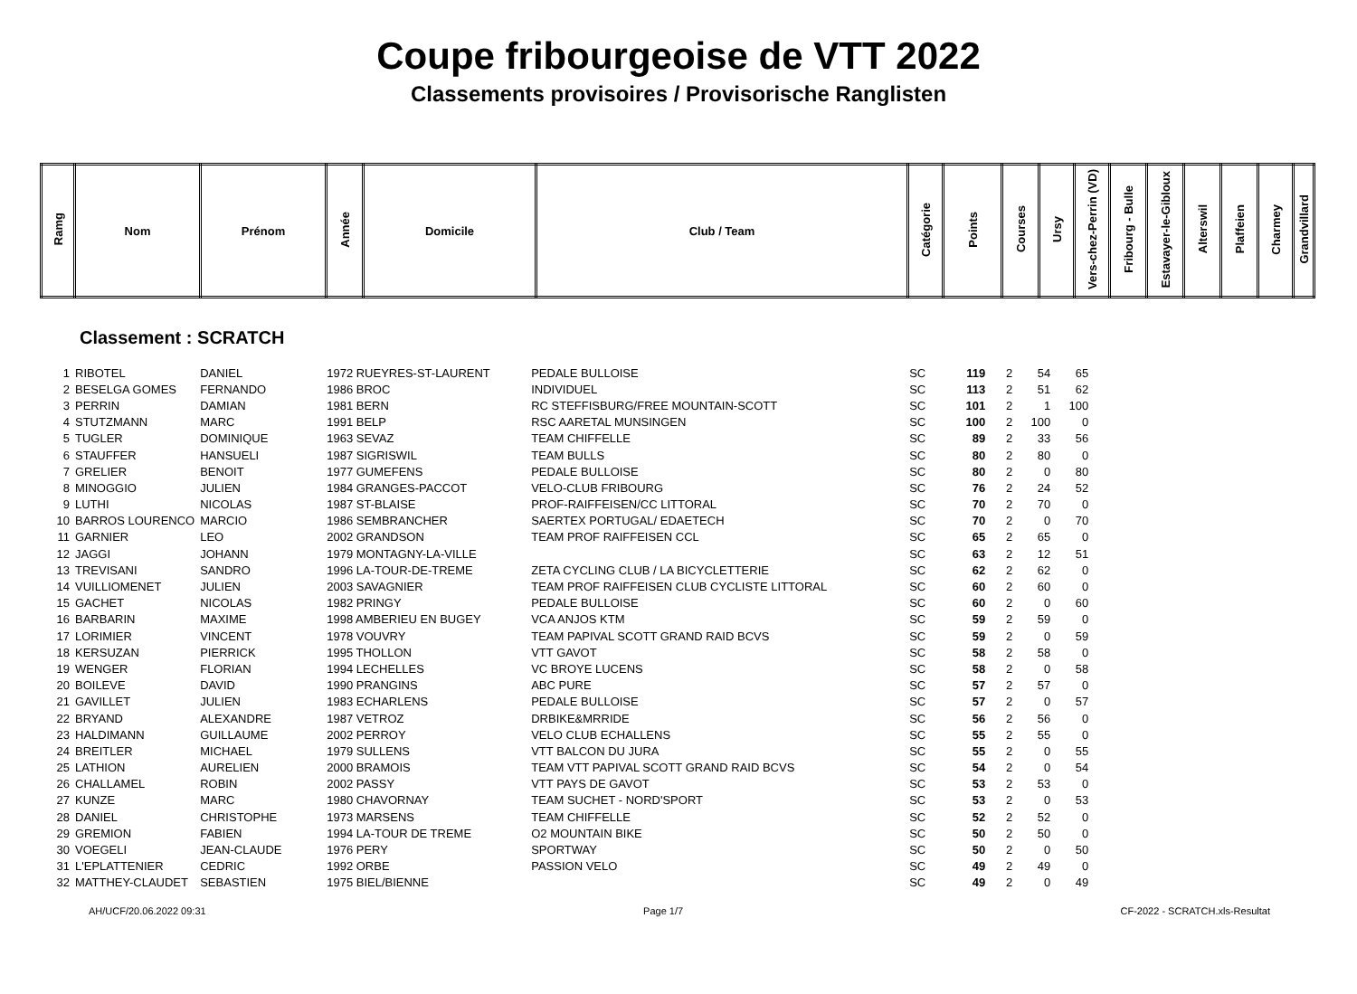Coupe fribourgeoise de VTT 2022
Classements provisoires / Provisorische Ranglisten
| Ramg | Nom | Prénom | Année | Domicile | Club / Team | Catégorie | Points | Courses | Ursy | Vers-chez-Perrin (VD) | Fribourg - Bulle | Estavayer-le-Gibloux | Alterswil | Plaffeien | Charmey | Grandvillard |
Classement : SCRATCH
| 1 | RIBOTEL | DANIEL | 1972 RUEYRES-ST-LAURENT | PEDALE BULLOISE | SC | 119 | 2 | 54 | 65 |
| 2 | BESELGA GOMES | FERNANDO | 1986 BROC | INDIVIDUEL | SC | 113 | 2 | 51 | 62 |
| 3 | PERRIN | DAMIAN | 1981 BERN | RC STEFFISBURG/FREE MOUNTAIN-SCOTT | SC | 101 | 2 | 1 | 100 |
| 4 | STUTZMANN | MARC | 1991 BELP | RSC AARETAL MUNSINGEN | SC | 100 | 2 | 100 | 0 |
| 5 | TUGLER | DOMINIQUE | 1963 SEVAZ | TEAM CHIFFELLE | SC | 89 | 2 | 33 | 56 |
| 6 | STAUFFER | HANSUELI | 1987 SIGRISWIL | TEAM BULLS | SC | 80 | 2 | 80 | 0 |
| 7 | GRELIER | BENOIT | 1977 GUMEFENS | PEDALE BULLOISE | SC | 80 | 2 | 0 | 80 |
| 8 | MINOGGIO | JULIEN | 1984 GRANGES-PACCOT | VELO-CLUB FRIBOURG | SC | 76 | 2 | 24 | 52 |
| 9 | LUTHI | NICOLAS | 1987 ST-BLAISE | PROF-RAIFFEISEN/CC LITTORAL | SC | 70 | 2 | 70 | 0 |
| 10 | BARROS LOURENCO | MARCIO | 1986 SEMBRANCHER | SAERTEX PORTUGAL/ EDAETECH | SC | 70 | 2 | 0 | 70 |
| 11 | GARNIER | LEO | 2002 GRANDSON | TEAM PROF RAIFFEISEN CCL | SC | 65 | 2 | 65 | 0 |
| 12 | JAGGI | JOHANN | 1979 MONTAGNY-LA-VILLE | | SC | 63 | 2 | 12 | 51 |
| 13 | TREVISANI | SANDRO | 1996 LA-TOUR-DE-TREME | ZETA CYCLING CLUB / LA BICYCLETTERIE | SC | 62 | 2 | 62 | 0 |
| 14 | VUILLIOMENET | JULIEN | 2003 SAVAGNIER | TEAM PROF RAIFFEISEN CLUB CYCLISTE LITTORAL | SC | 60 | 2 | 60 | 0 |
| 15 | GACHET | NICOLAS | 1982 PRINGY | PEDALE BULLOISE | SC | 60 | 2 | 0 | 60 |
| 16 | BARBARIN | MAXIME | 1998 AMBERIEU EN BUGEY | VCA ANJOS KTM | SC | 59 | 2 | 59 | 0 |
| 17 | LORIMIER | VINCENT | 1978 VOUVRY | TEAM PAPIVAL SCOTT GRAND RAID BCVS | SC | 59 | 2 | 0 | 59 |
| 18 | KERSUZAN | PIERRICK | 1995 THOLLON | VTT GAVOT | SC | 58 | 2 | 58 | 0 |
| 19 | WENGER | FLORIAN | 1994 LECHELLES | VC BROYE LUCENS | SC | 58 | 2 | 0 | 58 |
| 20 | BOILEVE | DAVID | 1990 PRANGINS | ABC PURE | SC | 57 | 2 | 57 | 0 |
| 21 | GAVILLET | JULIEN | 1983 ECHARLENS | PEDALE BULLOISE | SC | 57 | 2 | 0 | 57 |
| 22 | BRYAND | ALEXANDRE | 1987 VETROZ | DRBIKE&MRRIDE | SC | 56 | 2 | 56 | 0 |
| 23 | HALDIMANN | GUILLAUME | 2002 PERROY | VELO CLUB ECHALLENS | SC | 55 | 2 | 55 | 0 |
| 24 | BREITLER | MICHAEL | 1979 SULLENS | VTT BALCON DU JURA | SC | 55 | 2 | 0 | 55 |
| 25 | LATHION | AURELIEN | 2000 BRAMOIS | TEAM VTT PAPIVAL SCOTT GRAND RAID BCVS | SC | 54 | 2 | 0 | 54 |
| 26 | CHALLAMEL | ROBIN | 2002 PASSY | VTT PAYS DE GAVOT | SC | 53 | 2 | 53 | 0 |
| 27 | KUNZE | MARC | 1980 CHAVORNAY | TEAM SUCHET - NORD'SPORT | SC | 53 | 2 | 0 | 53 |
| 28 | DANIEL | CHRISTOPHE | 1973 MARSENS | TEAM CHIFFELLE | SC | 52 | 2 | 52 | 0 |
| 29 | GREMION | FABIEN | 1994 LA-TOUR DE TREME | O2 MOUNTAIN BIKE | SC | 50 | 2 | 50 | 0 |
| 30 | VOEGELI | JEAN-CLAUDE | 1976 PERY | SPORTWAY | SC | 50 | 2 | 0 | 50 |
| 31 | L'EPLATTENIER | CEDRIC | 1992 ORBE | PASSION VELO | SC | 49 | 2 | 49 | 0 |
| 32 | MATTHEY-CLAUDET | SEBASTIEN | 1975 BIEL/BIENNE | | SC | 49 | 2 | 0 | 49 |
AH/UCF/20.06.2022 09:31 Page 1/7 CF-2022 - SCRATCH.xls-Resultat